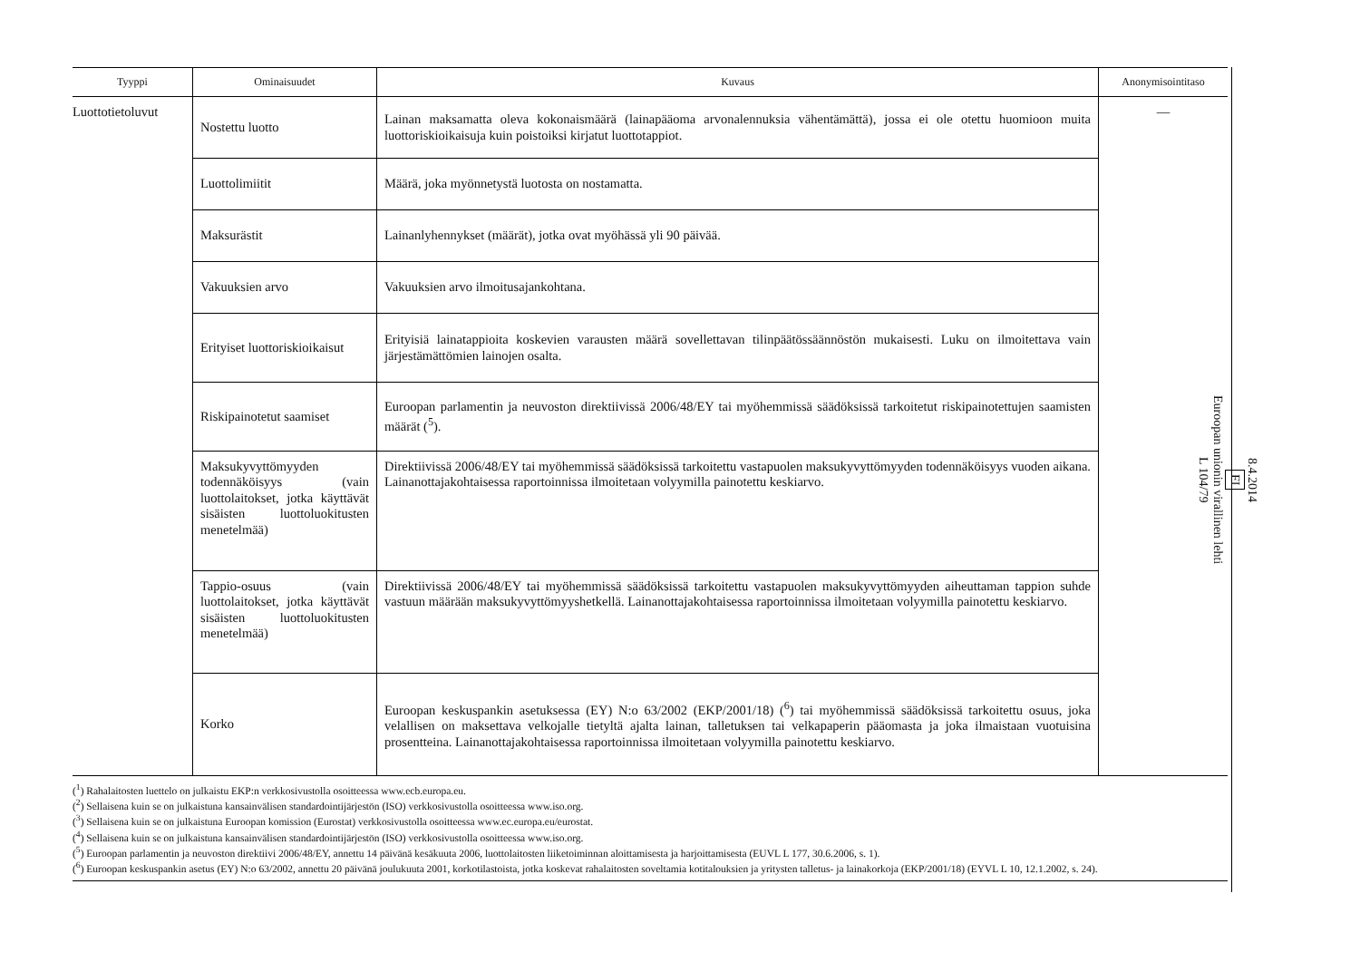| Tyyppi | Ominaisuudet | Kuvaus | Anonymisointitaso |
| --- | --- | --- | --- |
| Luottotietoluvut | Nostettu luotto | Lainan maksamatta oleva kokonaismäärä (lainapääoma arvonalennuksia vähentämättä), jossa ei ole otettu huomioon muita luottoriskioikaisuja kuin poistoiksi kirjatut luottotappiot. | — |
| | Luottolimiitit | Määrä, joka myönnetystä luotosta on nostamatta. | |
| | Maksurästit | Lainanlyhennykset (määrät), jotka ovat myöhässä yli 90 päivää. | |
| | Vakuuksien arvo | Vakuuksien arvo ilmoitusajankohtana. | |
| | Erityiset luottoriskioikaisut | Erityisiä lainatappioita koskevien varausten määrä sovellettavan tilinpäätössäännöstön mukaisesti. Luku on ilmoitettava vain järjestämättömien lainojen osalta. | |
| | Riskipainotetut saamiset | Euroopan parlamentin ja neuvoston direktiivissä 2006/48/EY tai myöhemmissä säädöksissä tarkoitetut riskipainotettujen saamisten määrät (<sup>5</sup>). | |
| | Maksukyvyttömyyden todennäköisyys (vain luottolaitokset, jotka käyttävät sisäisten luottoluokitusten menetelmää) | Direktiivissä 2006/48/EY tai myöhemmissä säädöksissä tarkoitettu vastapuolen maksukyvyttömyyden todennäköisyys vuoden aikana. Lainanottajakohtaisessa raportoinnissa ilmoitetaan volyymilla painotettu keskiarvo. | |
| | Tappio-osuus (vain luottolaitokset, jotka käyttävät sisäisten luottoluokitusten menetelmää) | Direktiivissä 2006/48/EY tai myöhemmissä säädöksissä tarkoitettu vastapuolen maksukyvyttömyyden aiheuttaman tappion suhde vastuun määrään maksukyvyttömyyshetkellä. Lainanottajakohtaisessa raportoinnissa ilmoitetaan volyymilla painotettu keskiarvo. | |
| | Korko | Euroopan keskuspankin asetuksessa (EY) N:o 63/2002 (EKP/2001/18) (<sup>6</sup>) tai myöhemmissä säädöksissä tarkoitettu osuus, joka velallisen on maksettava velkojalle tietyltä ajalta lainan, talletuksen tai velkapaperin pääomasta ja joka ilmaistaan vuotuisina prosentteina. Lainanottajakohtaisessa raportoinnissa ilmoitetaan volyymilla painotettu keskiarvo. | |
(<sup>1</sup>) Rahalaitosten luettelo on julkaistu EKP:n verkkosivustolla osoitteessa www.ecb.europa.eu.
(<sup>2</sup>) Sellaisena kuin se on julkaistuna kansainvälisen standardointijärjestön (ISO) verkkosivustolla osoitteessa www.iso.org.
(<sup>3</sup>) Sellaisena kuin se on julkaistuna Euroopan komission (Eurostat) verkkosivustolla osoitteessa www.ec.europa.eu/eurostat.
(<sup>4</sup>) Sellaisena kuin se on julkaistuna kansainvälisen standardointijärjestön (ISO) verkkosivustolla osoitteessa www.iso.org.
(<sup>5</sup>) Euroopan parlamentin ja neuvoston direktiivi 2006/48/EY, annettu 14 päivänä kesäkuuta 2006, luottolaitosten liiketoiminnan aloittamisesta ja harjoittamisesta (EUVL L 177, 30.6.2006, s. 1).
(<sup>6</sup>) Euroopan keskuspankin asetus (EY) N:o 63/2002, annettu 20 päivänä joulukuuta 2001, korkotilastoista, jotka koskevat rahalaitosten soveltamia kotitalouksien ja yritysten talletus- ja lainakorkoja (EKP/2001/18) (EYVL L 10, 12.1.2002, s. 24).
8.4.2014
FI
Euroopan unionin virallinen lehti
L 104/79